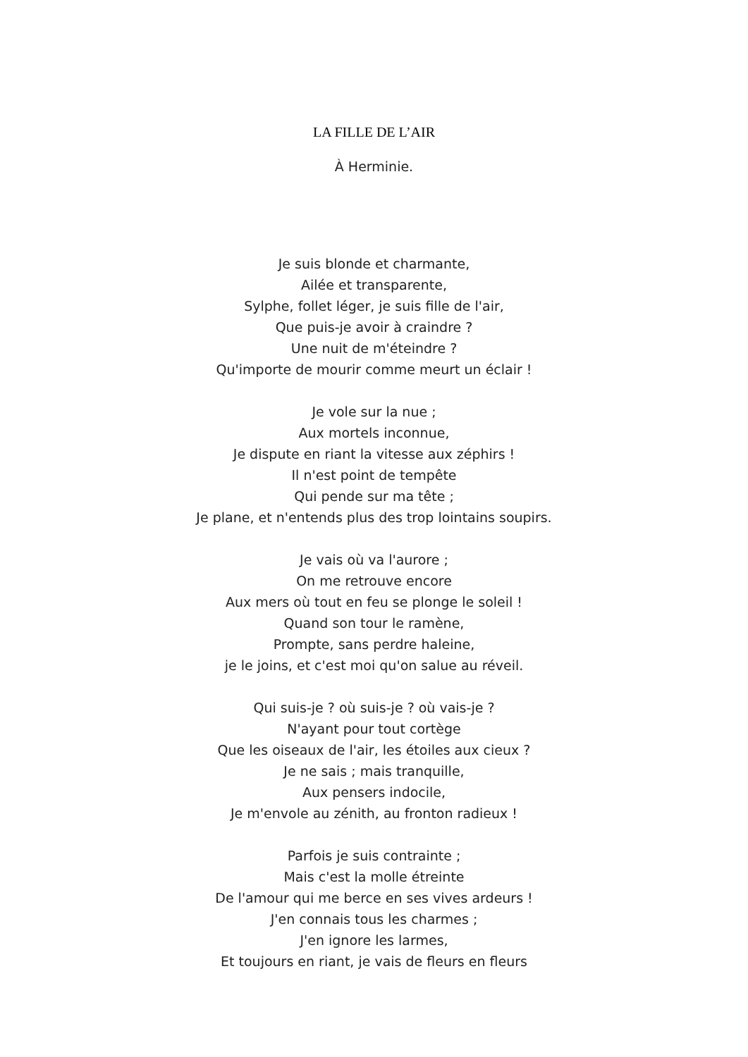LA FILLE DE L’AIR
À Herminie.
Je suis blonde et charmante,
Ailée et transparente,
Sylphe, follet léger, je suis fille de l'air,
Que puis-je avoir à craindre ?
Une nuit de m'éteindre ?
Qu'importe de mourir comme meurt un éclair !
Je vole sur la nue ;
Aux mortels inconnue,
Je dispute en riant la vitesse aux zéphirs !
Il n'est point de tempête
Qui pende sur ma tête ;
Je plane, et n'entends plus des trop lointains soupirs.
Je vais où va l'aurore ;
On me retrouve encore
Aux mers où tout en feu se plonge le soleil !
Quand son tour le ramène,
Prompte, sans perdre haleine,
je le joins, et c'est moi qu'on salue au réveil.
Qui suis-je ? où suis-je ? où vais-je ?
N'ayant pour tout cortège
Que les oiseaux de l'air, les étoiles aux cieux ?
Je ne sais ; mais tranquille,
Aux pensers indocile,
Je m'envole au zénith, au fronton radieux !
Parfois je suis contrainte ;
Mais c'est la molle étreinte
De l'amour qui me berce en ses vives ardeurs !
J'en connais tous les charmes ;
J'en ignore les larmes,
Et toujours en riant, je vais de fleurs en fleurs